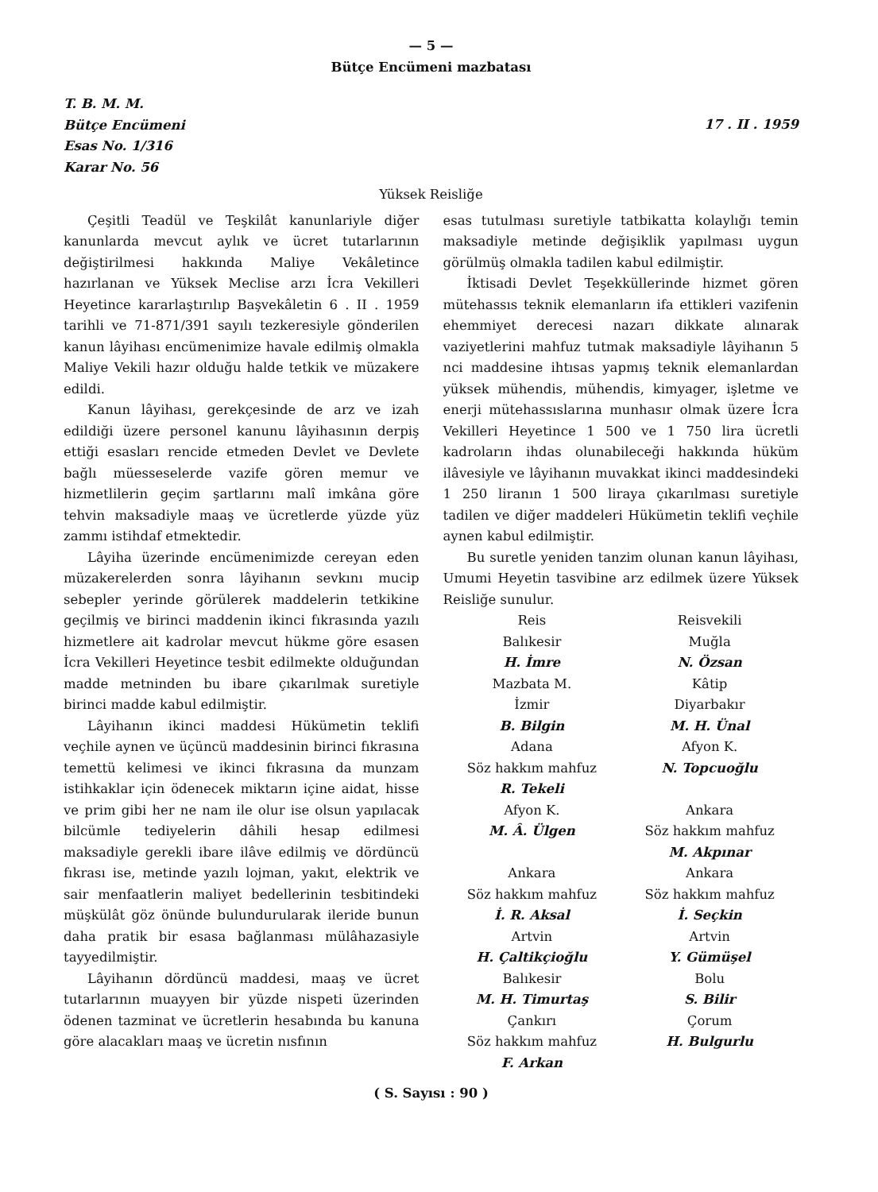— 5 —
Bütçe Encümeni mazbatası
T. B. M. M.
Bütçe Encümeni
Esas No. 1/316
Karar No. 56
17 . II . 1959
Yüksek Reisliğe
Çeşitli Teadül ve Teşkilât kanunlariyle diğer kanunlarda mevcut aylık ve ücret tutarlarının değiştirilmesi hakkında Maliye Vekâletince hazırlanan ve Yüksek Meclise arzı İcra Vekilleri Heyetince kararlaştırılıp Başvekâletin 6 . II . 1959 tarihli ve 71-871/391 sayılı tezkeresiyle gönderilen kanun lâyihası encümenimize havale edilmiş olmakla Maliye Vekili hazır olduğu halde tetkik ve müzakere edildi.
Kanun lâyihası, gerekçesinde de arz ve izah edildiği üzere personel kanunu lâyihasının derpiş ettiği esasları rencide etmeden Devlet ve Devlete bağlı müesseselerde vazife gören memur ve hizmetlilerin geçim şartlarını malî imkâna göre tehvin maksadiyle maaş ve ücretlerde yüzde yüz zammı istihdaf etmektedir.
Lâyiha üzerinde encümenimizde cereyan eden müzakerelerden sonra lâyihanın sevkını mucip sebepler yerinde görülerek maddelerin tetkikine geçilmiş ve birinci maddenin ikinci fıkrasında yazılı hizmetlere ait kadrolar mevcut hükme göre esasen İcra Vekilleri Heyetince tesbit edilmekte olduğundan madde metninden bu ibare çıkarılmak suretiyle birinci madde kabul edilmiştir.
Lâyihanın ikinci maddesi Hükümetin teklifi veçhile aynen ve üçüncü maddesinin birinci fıkrasına temettü kelimesi ve ikinci fıkrasına da munzam istihkaklar için ödenecek miktarın içine aidat, hisse ve prim gibi her ne nam ile olur ise olsun yapılacak bilcümle tediyelerin dâhili hesap edilmesi maksadiyle gerekli ibare ilâve edilmiş ve dördüncü fıkrası ise, metinde yazılı lojman, yakıt, elektrik ve sair menfaatlerin maliyet bedellerinin tesbitindeki müşkülât göz önünde bulundurularak ileride bunun daha pratik bir esasa bağlanması mülâhazasiyle tayyedilmiştir.
Lâyihanın dördüncü maddesi, maaş ve ücret tutarlarının muayyen bir yüzde nispeti üzerinden ödenen tazminat ve ücretlerin hesabında bu kanuna göre alacakları maaş ve ücretin nısfının
esas tutulması suretiyle tatbikatta kolaylığı temin maksadiyle metinde değişiklik yapılması uygun görülmüş olmakla tadilen kabul edilmiştir.
İktisadi Devlet Teşekküllerinde hizmet gören mütehassıs teknik elemanların ifa ettikleri vazifenin ehemmiyet derecesi nazarı dikkate alınarak vaziyetlerini mahfuz tutmak maksadiyle lâyihanın 5 nci maddesine ihtısas yapmış teknik elemanlardan yüksek mühendis, mühendis, kimyager, işletme ve enerji mütehassıslarına munhasır olmak üzere İcra Vekilleri Heyetince 1 500 ve 1 750 lira ücretli kadroların ihdas olunabileceği hakkında hüküm ilâvesiyle ve lâyihanın muvakkat ikinci maddesindeki 1 250 liranın 1 500 liraya çıkarılması suretiyle tadilen ve diğer maddeleri Hükümetin teklifi veçhile aynen kabul edilmiştir.
Bu suretle yeniden tanzim olunan kanun lâyihası, Umumi Heyetin tasvibine arz edilmek üzere Yüksek Reisliğe sunulur.
Reis
Balıkesir
H. İmre
Mazbata M.
İzmir
B. Bilgin
Adana
Söz hakkım mahfuz
R. Tekeli
Afyon K.
M. Â. Ülgen
Ankara
Söz hakkım mahfuz
İ. R. Aksal
Artvin
H. Çaltikçioğlu
Balıkesir
M. H. Timurtaş
Çankırı
Söz hakkım mahfuz
F. Arkan
Reisvekili
Muğla
N. Özsan
Kâtip
Diyarbakır
M. H. Ünal
Afyon K.
N. Topcuoğlu
Ankara
Söz hakkım mahfuz
M. Akpınar
Ankara
Söz hakkım mahfuz
İ. Seçkin
Artvin
Y. Gümüşel
Bolu
S. Bilir
Çorum
H. Bulgurlu
( S. Sayısı : 90 )